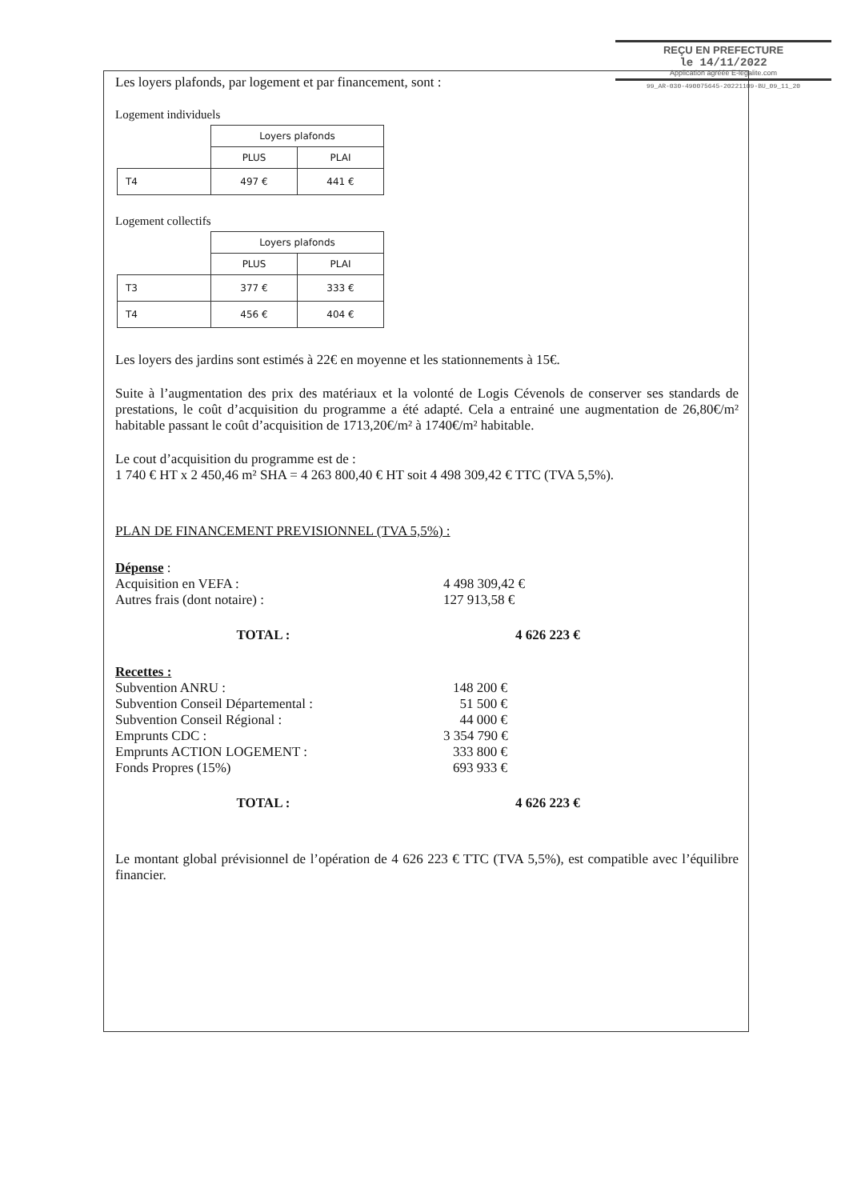REÇU EN PREFECTURE
le 14/11/2022
Application agréée E-legalite.com
99_AR-030-490075645-20221109-BU_09_11_20
Les loyers plafonds, par logement et par financement, sont :
Logement individuels
| | Loyers plafonds | |
| | PLUS | PLAI |
| T4 | 497 € | 441 € |
Logement collectifs
| | Loyers plafonds | |
| | PLUS | PLAI |
| T3 | 377 € | 333 € |
| T4 | 456 € | 404 € |
Les loyers des jardins sont estimés à 22€ en moyenne et les stationnements à 15€.
Suite à l’augmentation des prix des matériaux et la volonté de Logis Cévenols de conserver ses standards de prestations, le coût d’acquisition du programme a été adapté. Cela a entrainé une augmentation de 26,80€/m² habitable passant le coût d’acquisition de 1713,20€/m² à 1740€/m² habitable.
Le cout d’acquisition du programme est de :
1 740 € HT x 2 450,46 m² SHA = 4 263 800,40 € HT soit 4 498 309,42 € TTC (TVA 5,5%).
PLAN DE FINANCEMENT PREVISIONNEL (TVA 5,5%) :
Dépense :
Acquisition en VEFA : 4 498 309,42 €
Autres frais (dont notaire) : 127 913,58 €
TOTAL : 4 626 223 €
Recettes :
Subvention ANRU : 148 200 €
Subvention Conseil Départemental : 51 500 €
Subvention Conseil Régional : 44 000 €
Emprunts CDC : 3 354 790 €
Emprunts ACTION LOGEMENT : 333 800 €
Fonds Propres (15%) 693 933 €
TOTAL : 4 626 223 €
Le montant global prévisionnel de l’opération de 4 626 223 € TTC (TVA 5,5%), est compatible avec l’équilibre financier.